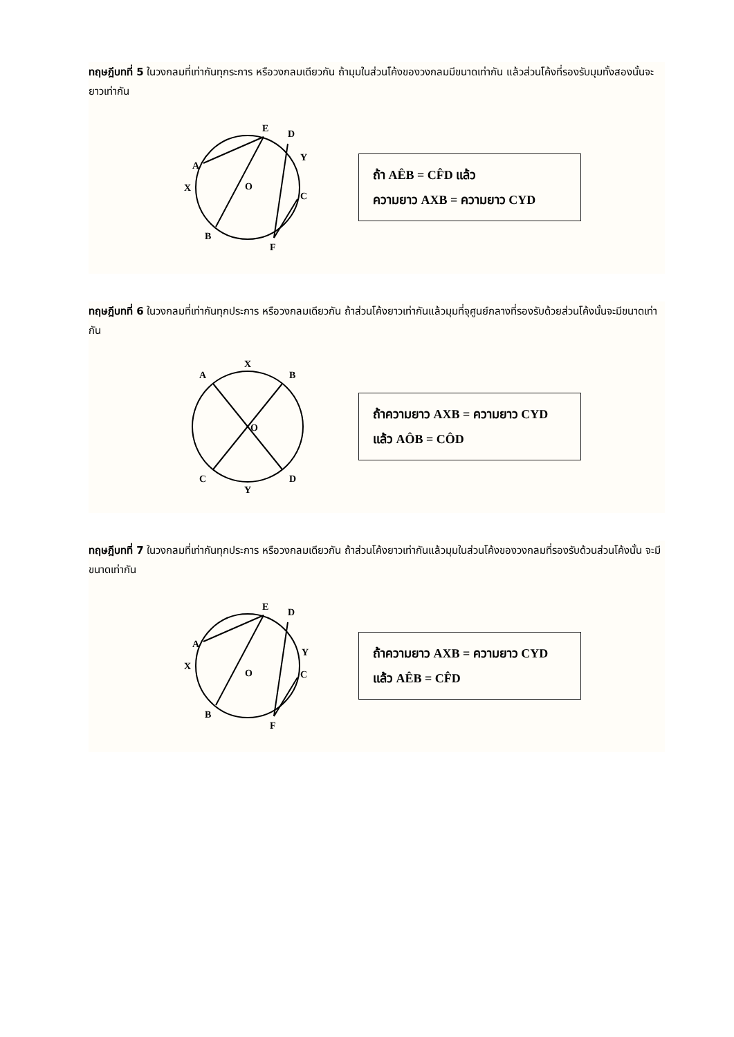ทฤษฎีบทที่ 5 ในวงกลมที่เท่ากันทุกระการ หรือวงกลมเดียวกัน ถ้ามุมในส่วนโค้งของวงกลมมีขนาดเท่ากัน แล้วส่วนโค้งที่รองรับมุมทั้งสองนั้นจะยาวเท่ากัน
E
D
A
Y
X
O
C
B
F
ถ้า AÊB = CF̂D แล้ว
ความยาว AXB = ความยาว CYD
ทฤษฎีบทที่ 6 ในวงกลมที่เท่ากันทุกประการ หรือวงกลมเดียวกัน ถ้าส่วนโค้งยาวเท่ากันแล้วมุมที่จุศูนย์กลางที่รองรับด้วยส่วนโค้งนั้นจะมีขนาดเท่ากัน
X
A
B
O
C
D
Y
ถ้าความยาว AXB = ความยาว CYD
แล้ว AÔB = CÔD
ทฤษฎีบทที่ 7 ในวงกลมที่เท่ากันทุกประการ หรือวงกลมเดียวกัน ถ้าส่วนโค้งยาวเท่ากันแล้วมุมในส่วนโค้งของวงกลมที่รองรับด้วนส่วนโค้งนั้น จะมีขนาดเท่ากัน
E
D
A
Y
X
O
C
B
F
ถ้าความยาว AXB = ความยาว CYD
แล้ว AÊB = CF̂D